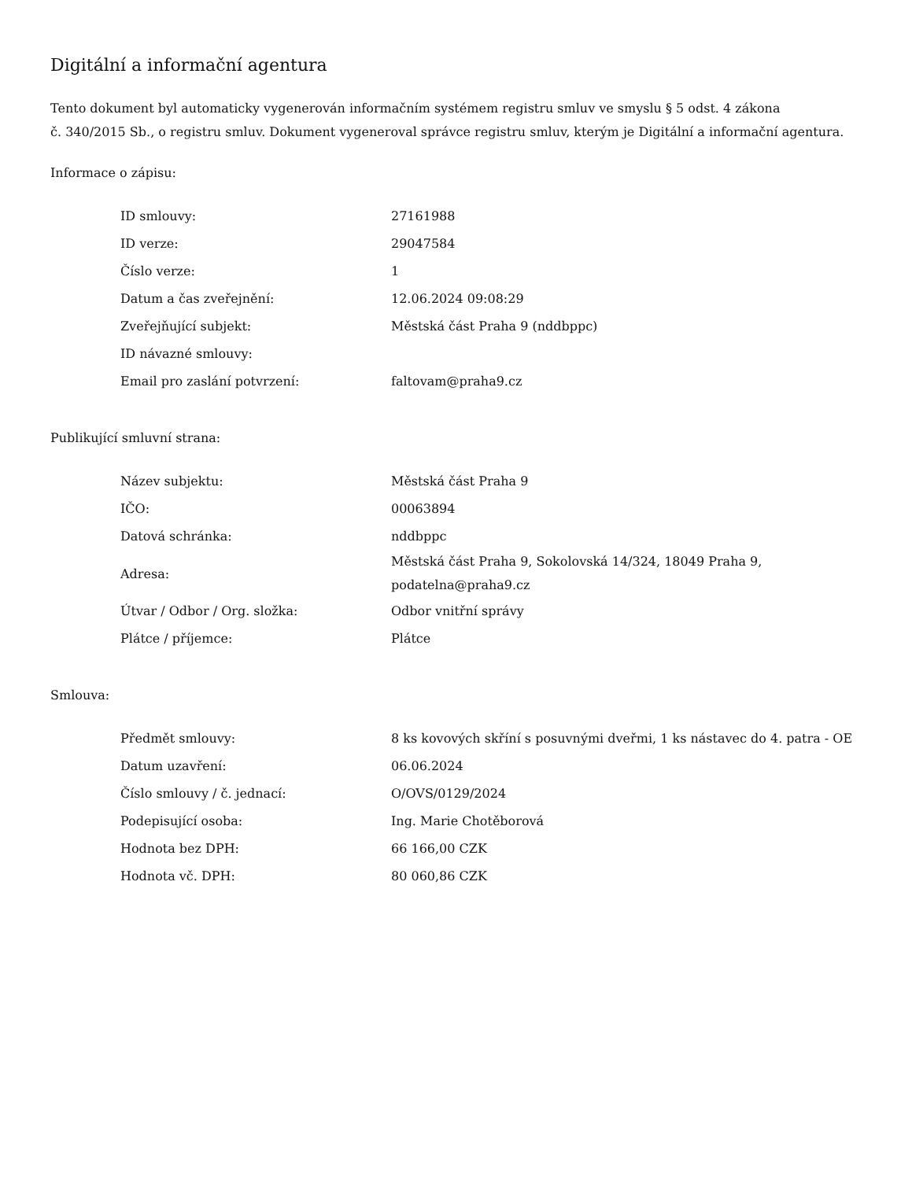Digitální a informační agentura
Tento dokument byl automaticky vygenerován informačním systémem registru smluv ve smyslu § 5 odst. 4 zákona
č. 340/2015 Sb., o registru smluv. Dokument vygeneroval správce registru smluv, kterým je Digitální a informační agentura.
Informace o zápisu:
| ID smlouvy: | 27161988 |
| ID verze: | 29047584 |
| Číslo verze: | 1 |
| Datum a čas zveřejnění: | 12.06.2024 09:08:29 |
| Zveřejňující subjekt: | Městská část Praha 9 (nddbppc) |
| ID návazné smlouvy: | |
| Email pro zaslání potvrzení: | faltovam@praha9.cz |
Publikující smluvní strana:
| Název subjektu: | Městská část Praha 9 |
| IČO: | 00063894 |
| Datová schránka: | nddbppc |
| Adresa: | Městská část Praha 9, Sokolovská 14/324, 18049 Praha 9, podatelna@praha9.cz |
| Útvar / Odbor / Org. složka: | Odbor vnitřní správy |
| Plátce / příjemce: | Plátce |
Smlouva:
| Předmět smlouvy: | 8 ks kovových skříní s posuvnými dveřmi, 1 ks nástavec do 4. patra - OE |
| Datum uzavření: | 06.06.2024 |
| Číslo smlouvy / č. jednací: | O/OVS/0129/2024 |
| Podepisující osoba: | Ing. Marie Chotěborová |
| Hodnota bez DPH: | 66 166,00 CZK |
| Hodnota vč. DPH: | 80 060,86 CZK |